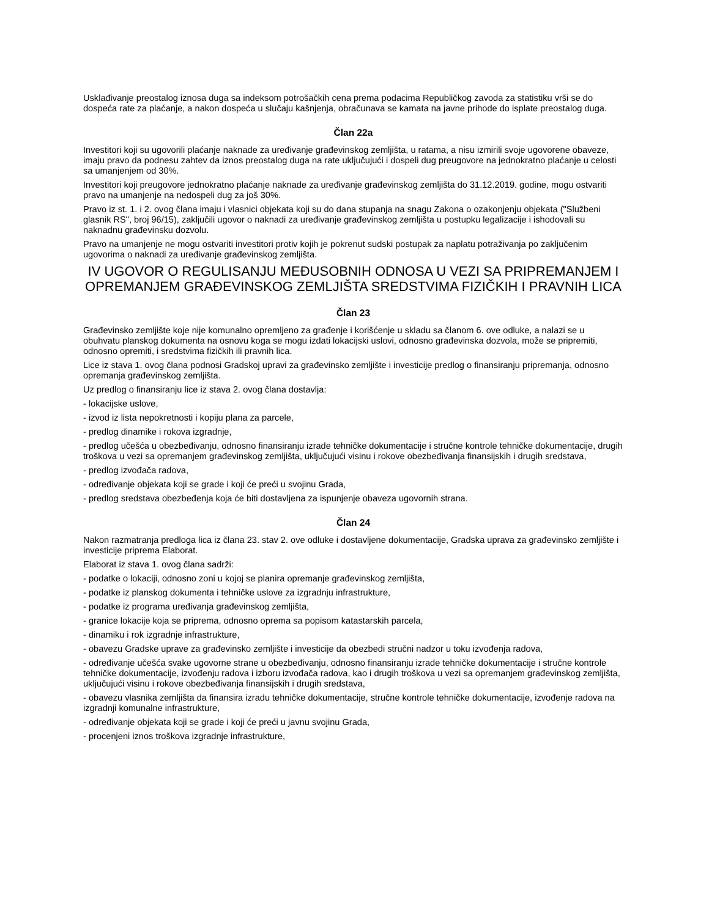Usklađivanje preostalog iznosa duga sa indeksom potrošačkih cena prema podacima Republičkog zavoda za statistiku vrši se do dospeća rate za plaćanje, a nakon dospeća u slučaju kašnjenja, obračunava se kamata na javne prihode do isplate preostalog duga.
Član 22a
Investitori koji su ugovorili plaćanje naknade za uređivanje građevinskog zemljišta, u ratama, a nisu izmirili svoje ugovorene obaveze, imaju pravo da podnesu zahtev da iznos preostalog duga na rate uključujući i dospeli dug preugovore na jednokratno plaćanje u celosti sa umanjenjem od 30%.
Investitori koji preugovore jednokratno plaćanje naknade za uređivanje građevinskog zemljišta do 31.12.2019. godine, mogu ostvariti pravo na umanjenje na nedospeli dug za još 30%.
Pravo iz st. 1. i 2. ovog člana imaju i vlasnici objekata koji su do dana stupanja na snagu Zakona o ozakonjenju objekata ("Službeni glasnik RS", broj 96/15), zaključili ugovor o naknadi za uređivanje građevinskog zemljišta u postupku legalizacije i ishodovali su naknadnu građevinsku dozvolu.
Pravo na umanjenje ne mogu ostvariti investitori protiv kojih je pokrenut sudski postupak za naplatu potraživanja po zaključenim ugovorima o naknadi za uređivanje građevinskog zemljišta.
IV UGOVOR O REGULISANJU MEĐUSOBNIH ODNOSA U VEZI SA PRIPREMANJEM I OPREMANJEM GRAĐEVINSKOG ZEMLJIŠTA SREDSTVIMA FIZIČKIH I PRAVNIH LICA
Član 23
Građevinsko zemljište koje nije komunalno opremljeno za građenje i korišćenje u skladu sa članom 6. ove odluke, a nalazi se u obuhvatu planskog dokumenta na osnovu koga se mogu izdati lokacijski uslovi, odnosno građevinska dozvola, može se pripremiti, odnosno opremiti, i sredstvima fizičkih ili pravnih lica.
Lice iz stava 1. ovog člana podnosi Gradskoj upravi za građevinsko zemljište i investicije predlog o finansiranju pripremanja, odnosno opremanja građevinskog zemljišta.
Uz predlog o finansiranju lice iz stava 2. ovog člana dostavlja:
- lokacijske uslove,
- izvod iz lista nepokretnosti i kopiju plana za parcele,
- predlog dinamike i rokova izgradnje,
- predlog učešća u obezbeđivanju, odnosno finansiranju izrade tehničke dokumentacije i stručne kontrole tehničke dokumentacije, drugih troškova u vezi sa opremanjem građevinskog zemljišta, uključujući visinu i rokove obezbeđivanja finansijskih i drugih sredstava,
- predlog izvođača radova,
- određivanje objekata koji se grade i koji će preći u svojinu Grada,
- predlog sredstava obezbeđenja koja će biti dostavljena za ispunjenje obaveza ugovornih strana.
Član 24
Nakon razmatranja predloga lica iz člana 23. stav 2. ove odluke i dostavljene dokumentacije, Gradska uprava za građevinsko zemljište i investicije priprema Elaborat.
Elaborat iz stava 1. ovog člana sadrži:
- podatke o lokaciji, odnosno zoni u kojoj se planira opremanje građevinskog zemljišta,
- podatke iz planskog dokumenta i tehničke uslove za izgradnju infrastrukture,
- podatke iz programa uređivanja građevinskog zemljišta,
- granice lokacije koja se priprema, odnosno oprema sa popisom katastarskih parcela,
- dinamiku i rok izgradnje infrastrukture,
- obavezu Gradske uprave za građevinsko zemljište i investicije da obezbedi stručni nadzor u toku izvođenja radova,
- određivanje učešća svake ugovorne strane u obezbeđivanju, odnosno finansiranju izrade tehničke dokumentacije i stručne kontrole tehničke dokumentacije, izvođenju radova i izboru izvođača radova, kao i drugih troškova u vezi sa opremanjem građevinskog zemljišta, uključujući visinu i rokove obezbeđivanja finansijskih i drugih sredstava,
- obavezu vlasnika zemljišta da finansira izradu tehničke dokumentacije, stručne kontrole tehničke dokumentacije, izvođenje radova na izgradnji komunalne infrastrukture,
- određivanje objekata koji se grade i koji će preći u javnu svojinu Grada,
- procenjeni iznos troškova izgradnje infrastrukture,